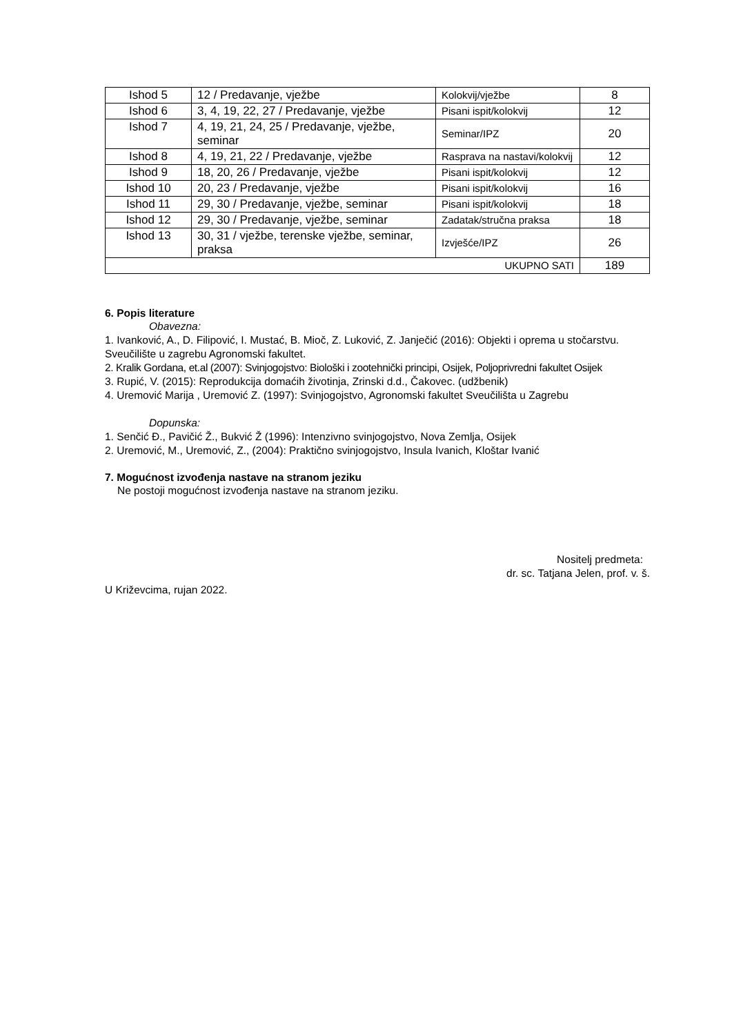| Ishod 5 | 12 / Predavanje, vježbe | Kolokvij/vježbe | 8 |
| Ishod 6 | 3, 4, 19, 22, 27 / Predavanje, vježbe | Pisani ispit/kolokvij | 12 |
| Ishod 7 | 4, 19, 21, 24, 25 / Predavanje, vježbe, seminar | Seminar/IPZ | 20 |
| Ishod 8 | 4, 19, 21, 22 / Predavanje, vježbe | Rasprava na nastavi/kolokvij | 12 |
| Ishod 9 | 18, 20, 26 / Predavanje, vježbe | Pisani ispit/kolokvij | 12 |
| Ishod 10 | 20, 23 / Predavanje, vježbe | Pisani ispit/kolokvij | 16 |
| Ishod 11 | 29, 30 / Predavanje, vježbe, seminar | Pisani ispit/kolokvij | 18 |
| Ishod 12 | 29, 30 / Predavanje, vježbe, seminar | Zadatak/stručna praksa | 18 |
| Ishod 13 | 30, 31 / vježbe, terenske vježbe, seminar, praksa | Izvješće/IPZ | 26 |
| UKUPNO SATI | | | 189 |
6. Popis literature
Obavezna:
1. Ivanković, A., D. Filipović, I. Mustać, B. Mioč, Z. Luković, Z. Janječić (2016): Objekti i oprema u stočarstvu. Sveučilište u zagrebu Agronomski fakultet.
2. Kralik Gordana, et.al (2007): Svinjogojstvo: Biološki i zootehnički principi, Osijek, Poljoprivredni fakultet Osijek
3. Rupić, V. (2015): Reprodukcija domaćih životinja, Zrinski d.d., Čakovec. (udžbenik)
4. Uremović Marija , Uremović Z. (1997): Svinjogojstvo, Agronomski fakultet Sveučilišta u Zagrebu
Dopunska:
1. Senčić Đ., Pavičić Ž., Bukvić Ž (1996): Intenzivno svinjogojstvo, Nova Zemlja, Osijek
2. Uremović, M., Uremović, Z., (2004): Praktično svinjogojstvo, Insula Ivanich, Kloštar Ivanić
7. Mogućnost izvođenja nastave na stranom jeziku
Ne postoji mogućnost izvođenja nastave na stranom jeziku.
Nositelj predmeta:
dr. sc. Tatjana Jelen, prof. v. š.
U Križevcima, rujan 2022.